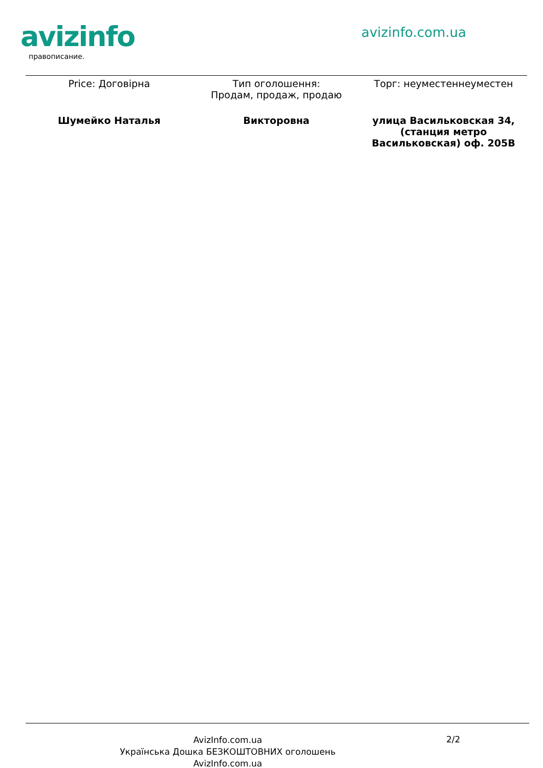avizinfo avizinfo.com.ua
правописание.
| Price: Договірна | Тип оголошення: Продам, продаж, продаю | Торг: неуместеннеуместен |
| Шумейко Наталья | Викторовна | улица Васильковская 34, (станция метро Васильковская) оф. 205В |
AvizInfo.com.ua
Українська Дошка БЕЗКОШТОВНИХ оголошень AvizInfo.com.ua
2/2